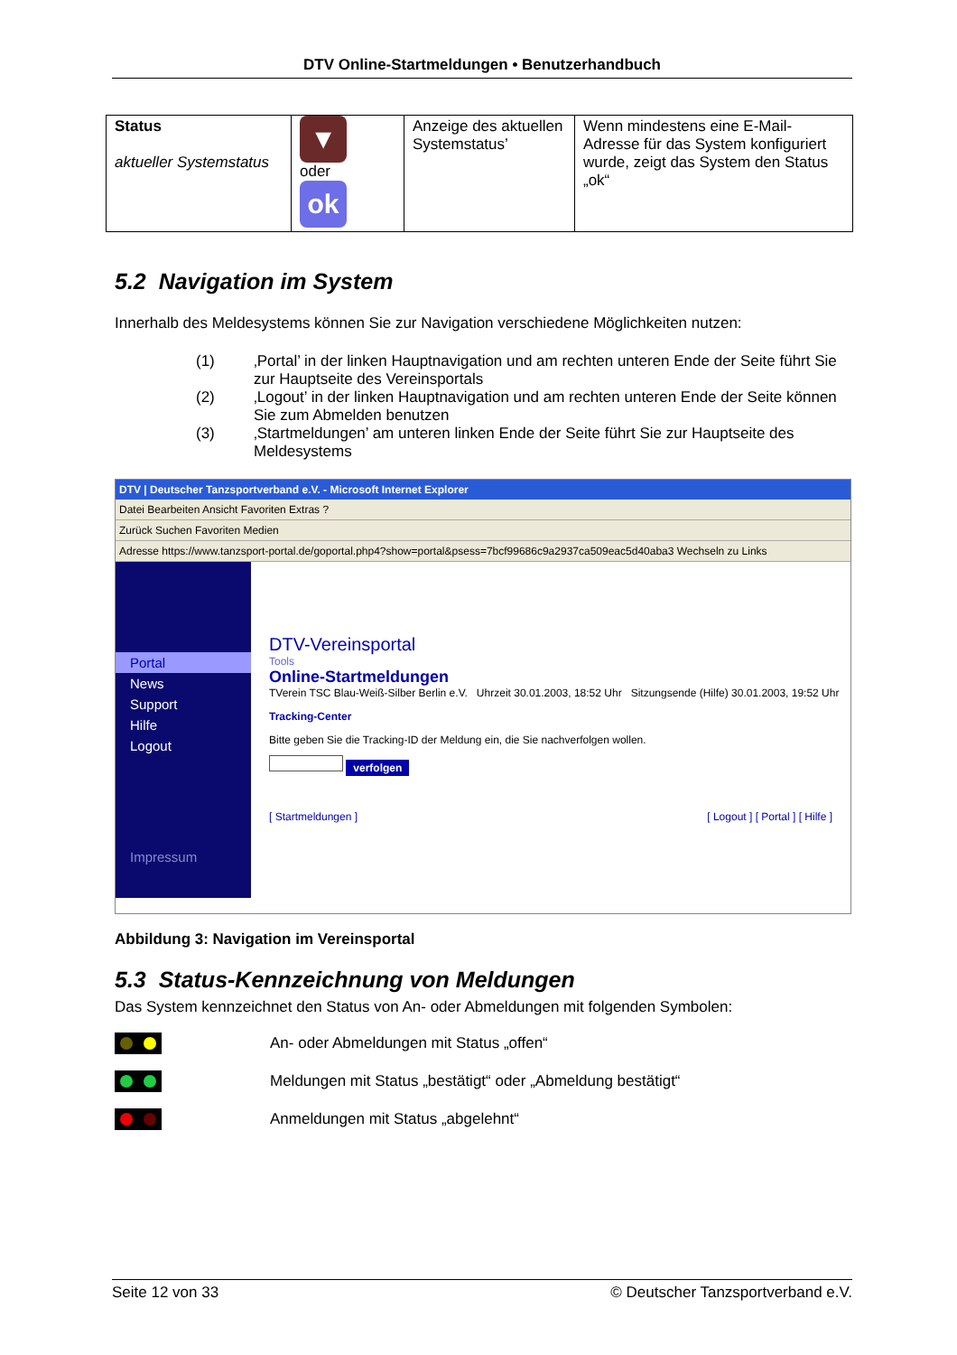DTV Online-Startmeldungen • Benutzerhandbuch
| Status aktueller Systemstatus | ▼ oder ok | Anzeige des aktuellen Systemstatus’ | Wenn mindestens eine E-Mail-Adresse für das System konfiguriert wurde, zeigt das System den Status „ok“ |
5.2 Navigation im System
Innerhalb des Meldesystems können Sie zur Navigation verschiedene Möglichkeiten nutzen:
(1) ‚Portal’ in der linken Hauptnavigation und am rechten unteren Ende der Seite führt Sie zur Hauptseite des Vereinsportals
(2) ‚Logout’ in der linken Hauptnavigation und am rechten unteren Ende der Seite können Sie zum Abmelden benutzen
(3) ‚Startmeldungen’ am unteren linken Ende der Seite führt Sie zur Hauptseite des Meldesystems
DTV | Deutscher Tanzsportverband e.V. - Microsoft Internet Explorer
Datei Bearbeiten Ansicht Favoriten Extras ?
Zurück Suchen Favoriten Medien
Adresse https://www.tanzsport-portal.de/goportal.php4?show=portal&psess=7bcf99686c9a2937ca509eac5d40aba3 Wechseln zu Links
Portal
News
Support
Hilfe
Logout
Impressum
DTV-Vereinsportal
Tools
Online-Startmeldungen
TVerein TSC Blau-Weiß-Silber Berlin e.V. Uhrzeit 30.01.2003, 18:52 Uhr Sitzungsende (Hilfe) 30.01.2003, 19:52 Uhr
Tracking-Center
Bitte geben Sie die Tracking-ID der Meldung ein, die Sie nachverfolgen wollen.
verfolgen
[ Startmeldungen ] [ Logout ] [ Portal ] [ Hilfe ]
Abbildung 3: Navigation im Vereinsportal
5.3 Status-Kennzeichnung von Meldungen
Das System kennzeichnet den Status von An- oder Abmeldungen mit folgenden Symbolen:
An- oder Abmeldungen mit Status „offen“
Meldungen mit Status „bestätigt“ oder „Abmeldung bestätigt“
Anmeldungen mit Status „abgelehnt“
Seite 12 von 33 © Deutscher Tanzsportverband e.V.